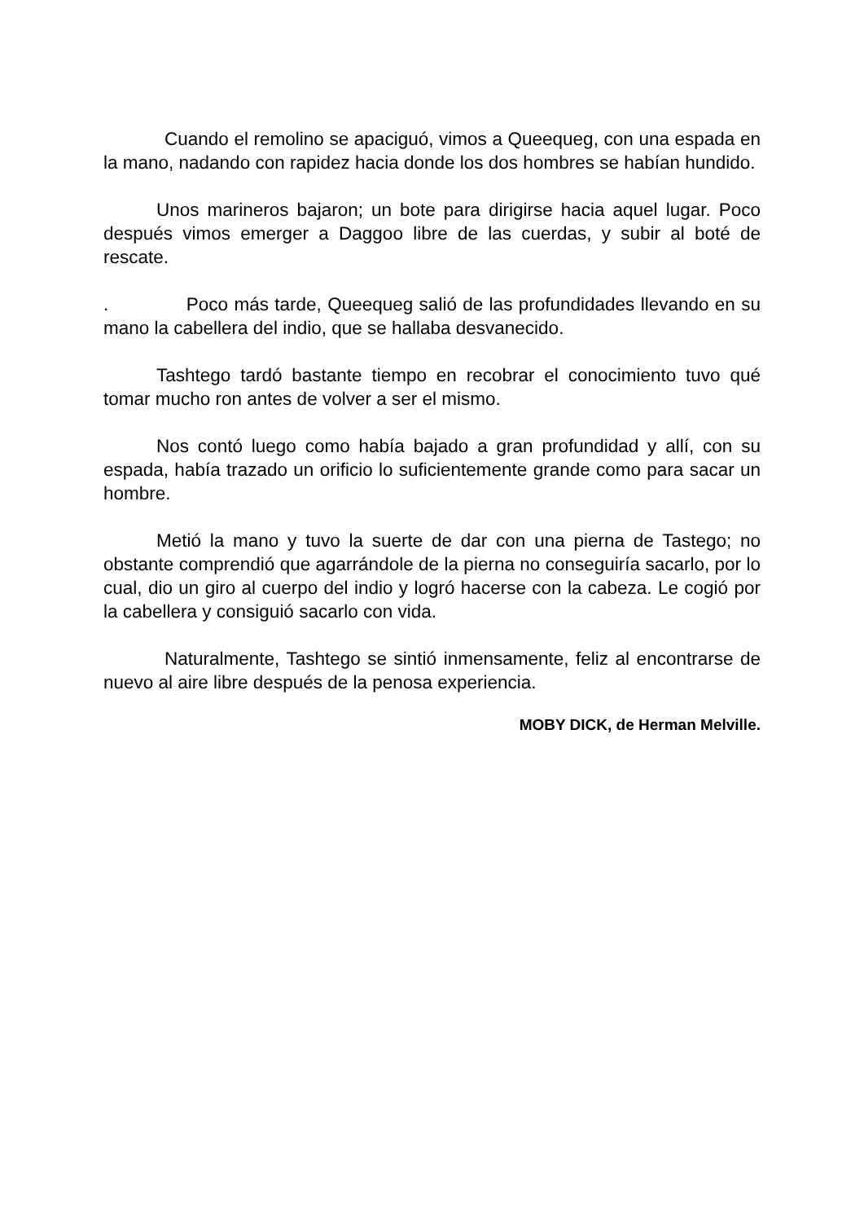Cuando el remolino se apaciguó, vimos a Queequeg, con una espada en la mano, nadando con rapidez hacia donde los dos hombres se habían hundido.
Unos marineros bajaron; un bote para dirigirse hacia aquel lugar. Poco después vimos emerger a Daggoo libre de las cuerdas, y subir al boté de rescate.
. Poco más tarde, Queequeg salió de las profundidades llevando en su mano la cabellera del indio, que se hallaba desvanecido.
Tashtego tardó bastante tiempo en recobrar el conocimiento tuvo qué tomar mucho ron antes de volver a ser el mismo.
Nos contó luego como había bajado a gran profundidad y allí, con su espada, había trazado un orificio lo suficientemente grande como para sacar un hombre.
Metió la mano y tuvo la suerte de dar con una pierna de Tastego; no obstante comprendió que agarrándole de la pierna no conseguiría sacarlo, por lo cual, dio un giro al cuerpo del indio y logró hacerse con la cabeza. Le cogió por la cabellera y consiguió sacarlo con vida.
Naturalmente, Tashtego se sintió inmensamente, feliz al encontrarse de nuevo al aire libre después de la penosa experiencia.
MOBY DICK, de Herman Melville.